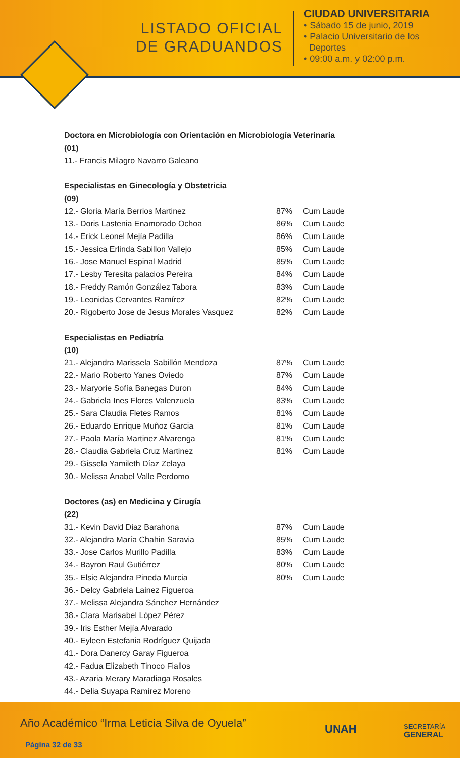LISTADO OFICIAL
DE GRADUANDOS
CIUDAD UNIVERSITARIA
• Sábado 15 de junio, 2019
• Palacio Universitario de los
Deportes
• 09:00 a.m. y 02:00 p.m.
Doctora en Microbiología con Orientación en Microbiología Veterinaria
(01)
| 11.- Francis Milagro Navarro Galeano |
Especialistas en Ginecología y Obstetricia
(09)
| 12.- Gloria María Berrios Martinez | 87% | Cum Laude |
| 13.- Doris Lastenia Enamorado Ochoa | 86% | Cum Laude |
| 14.- Erick Leonel Mejía Padilla | 86% | Cum Laude |
| 15.- Jessica Erlinda Sabillon Vallejo | 85% | Cum Laude |
| 16.- Jose Manuel Espinal Madrid | 85% | Cum Laude |
| 17.- Lesby Teresita palacios Pereira | 84% | Cum Laude |
| 18.- Freddy Ramón González Tabora | 83% | Cum Laude |
| 19.- Leonidas Cervantes Ramírez | 82% | Cum Laude |
| 20.- Rigoberto Jose de Jesus Morales Vasquez | 82% | Cum Laude |
Especialistas en Pediatría
(10)
| 21.- Alejandra Marissela Sabillón Mendoza | 87% | Cum Laude |
| 22.- Mario Roberto Yanes Oviedo | 87% | Cum Laude |
| 23.- Maryorie Sofía Banegas Duron | 84% | Cum Laude |
| 24.- Gabriela Ines Flores Valenzuela | 83% | Cum Laude |
| 25.- Sara Claudia Fletes Ramos | 81% | Cum Laude |
| 26.- Eduardo Enrique Muñoz Garcia | 81% | Cum Laude |
| 27.- Paola María Martinez Alvarenga | 81% | Cum Laude |
| 28.- Claudia Gabriela Cruz Martinez | 81% | Cum Laude |
| 29.- Gissela Yamileth Díaz Zelaya | | |
| 30.- Melissa Anabel Valle Perdomo | | |
Doctores (as) en Medicina y Cirugía
(22)
| 31.- Kevin David Diaz Barahona | 87% | Cum Laude |
| 32.- Alejandra María Chahin Saravia | 85% | Cum Laude |
| 33.- Jose Carlos Murillo Padilla | 83% | Cum Laude |
| 34.- Bayron Raul Gutiérrez | 80% | Cum Laude |
| 35.- Elsie Alejandra Pineda Murcia | 80% | Cum Laude |
| 36.- Delcy Gabriela Lainez Figueroa | | |
| 37.- Melissa Alejandra Sánchez Hernández | | |
| 38.- Clara Marisabel López Pérez | | |
| 39.- Iris Esther Mejía Alvarado | | |
| 40.- Eyleen Estefania Rodríguez Quijada | | |
| 41.- Dora Danercy Garay Figueroa | | |
| 42.- Fadua Elizabeth Tinoco Fiallos | | |
| 43.- Azaria Merary Maradiaga Rosales | | |
| 44.- Delia Suyapa Ramírez Moreno | | |
Año Académico “Irma Leticia Silva de Oyuela”
Página 32 de 33
UNAH
SECRETARÍA
GENERAL